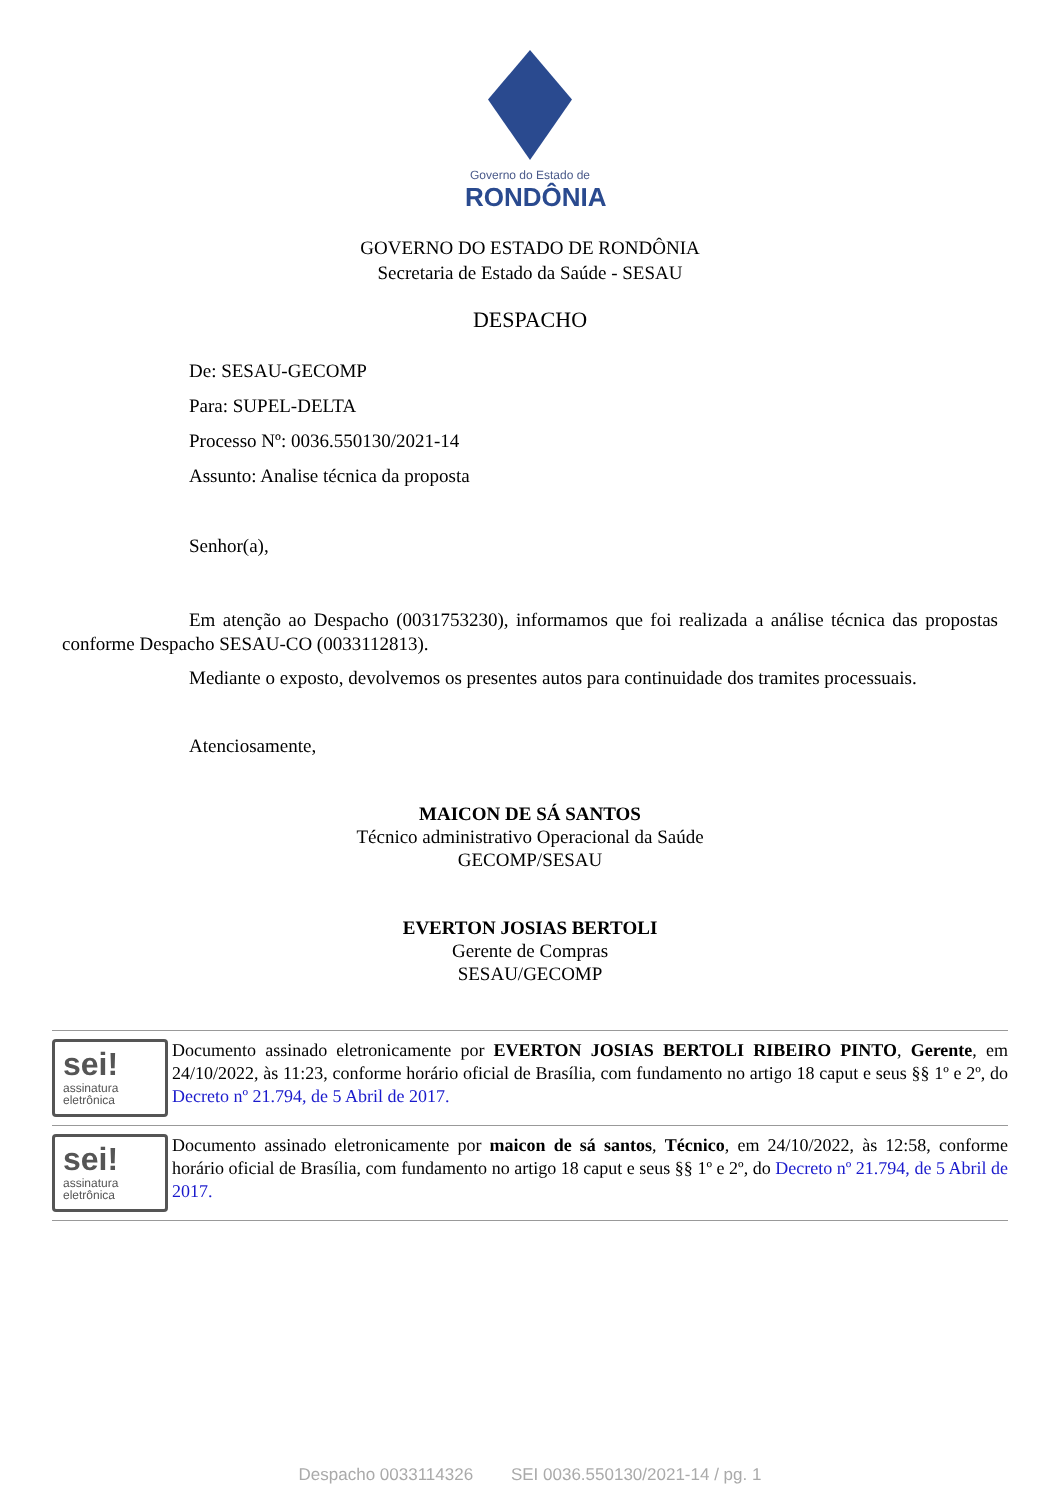Governo do Estado de
RONDÔNIA
GOVERNO DO ESTADO DE RONDÔNIA
Secretaria de Estado da Saúde - SESAU
DESPACHO
De: SESAU-GECOMP
Para: SUPEL-DELTA
Processo Nº: 0036.550130/2021-14
Assunto: Analise técnica da proposta
Senhor(a),
Em atenção ao Despacho (0031753230), informamos que foi realizada a análise técnica das propostas conforme Despacho SESAU-CO (0033112813).
Mediante o exposto, devolvemos os presentes autos para continuidade dos tramites processuais.
Atenciosamente,
MAICON DE SÁ SANTOS
Técnico administrativo Operacional da Saúde
GECOMP/SESAU
EVERTON JOSIAS BERTOLI
Gerente de Compras
SESAU/GECOMP
sei!
assinatura
eletrônica
Documento assinado eletronicamente por EVERTON JOSIAS BERTOLI RIBEIRO PINTO, Gerente, em 24/10/2022, às 11:23, conforme horário oficial de Brasília, com fundamento no artigo 18 caput e seus §§ 1º e 2º, do Decreto nº 21.794, de 5 Abril de 2017.
sei!
assinatura
eletrônica
Documento assinado eletronicamente por maicon de sá santos, Técnico, em 24/10/2022, às 12:58, conforme horário oficial de Brasília, com fundamento no artigo 18 caput e seus §§ 1º e 2º, do Decreto nº 21.794, de 5 Abril de 2017.
Despacho 0033114326 SEI 0036.550130/2021-14 / pg. 1